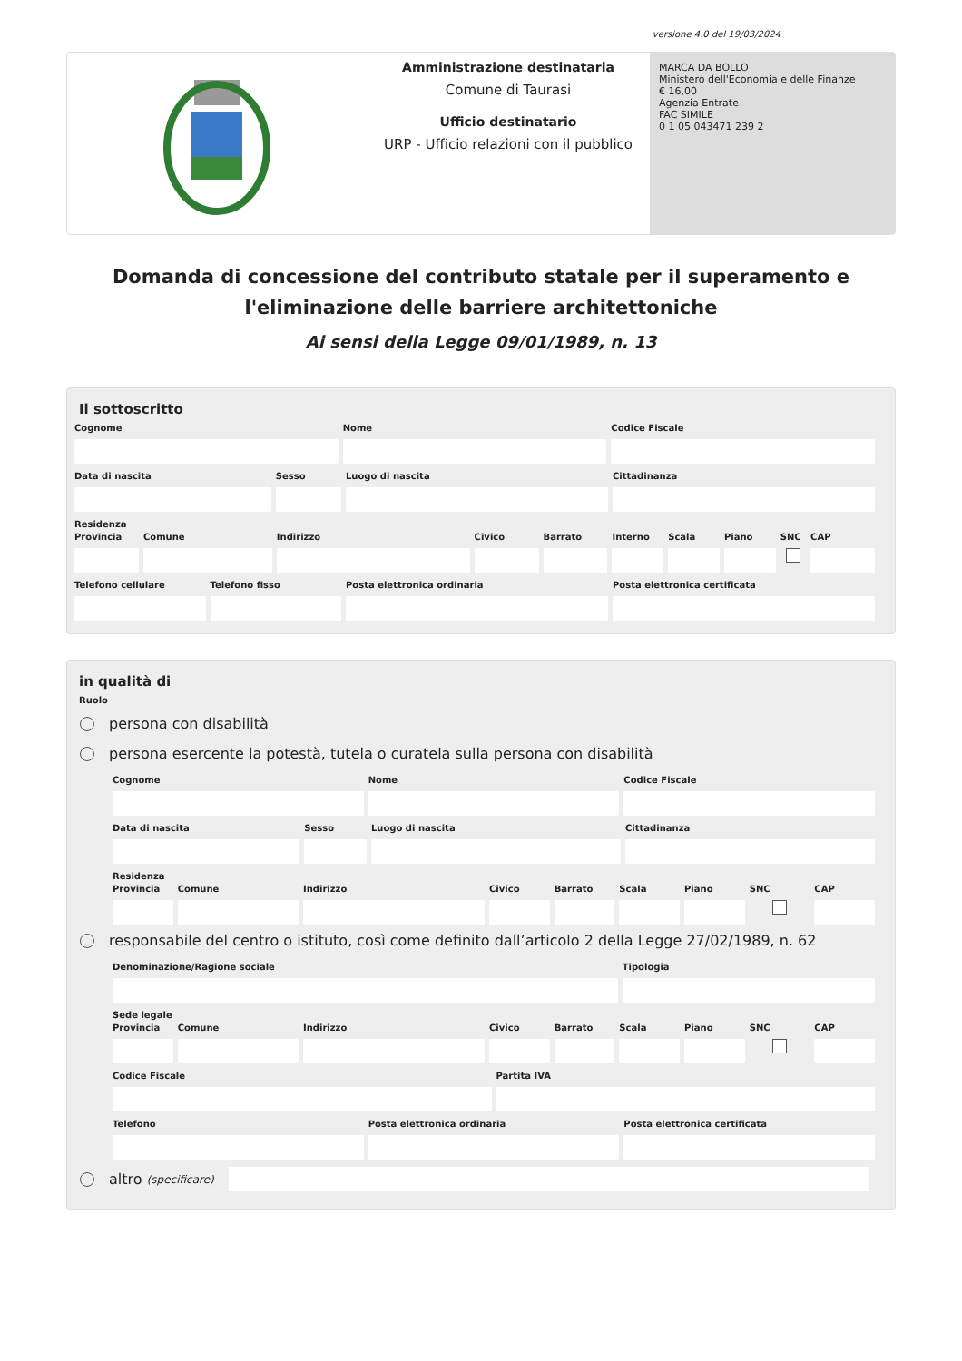versione 4.0 del 19/03/2024
Amministrazione destinataria
Comune di Taurasi
Ufficio destinatario
URP - Ufficio relazioni con il pubblico
MARCA DA BOLLO
Ministero dell'Economia e delle Finanze
€ 16,00
Agenzia Entrate
FAC SIMILE
0 1 05 043471 239 2
Domanda di concessione del contributo statale per il superamento e l'eliminazione delle barriere architettoniche
Ai sensi della Legge 09/01/1989, n. 13
Il sottoscritto
Cognome Nome Codice Fiscale
Data di nascita Sesso Luogo di nascita Cittadinanza
Residenza
Provincia Comune Indirizzo Civico Barrato Interno Scala Piano SNC CAP
Telefono cellulare Telefono fisso Posta elettronica ordinaria Posta elettronica certificata
in qualità di
Ruolo
persona con disabilità
persona esercente la potestà, tutela o curatela sulla persona con disabilità
Cognome Nome Codice Fiscale
Data di nascita Sesso Luogo di nascita Cittadinanza
Residenza
Provincia Comune Indirizzo Civico Barrato Scala Piano SNC CAP
responsabile del centro o istituto, così come definito dall’articolo 2 della Legge 27/02/1989, n. 62
Denominazione/Ragione sociale Tipologia
Sede legale
Provincia Comune Indirizzo Civico Barrato Scala Piano SNC CAP
Codice Fiscale Partita IVA
Telefono Posta elettronica ordinaria Posta elettronica certificata
altro (specificare)